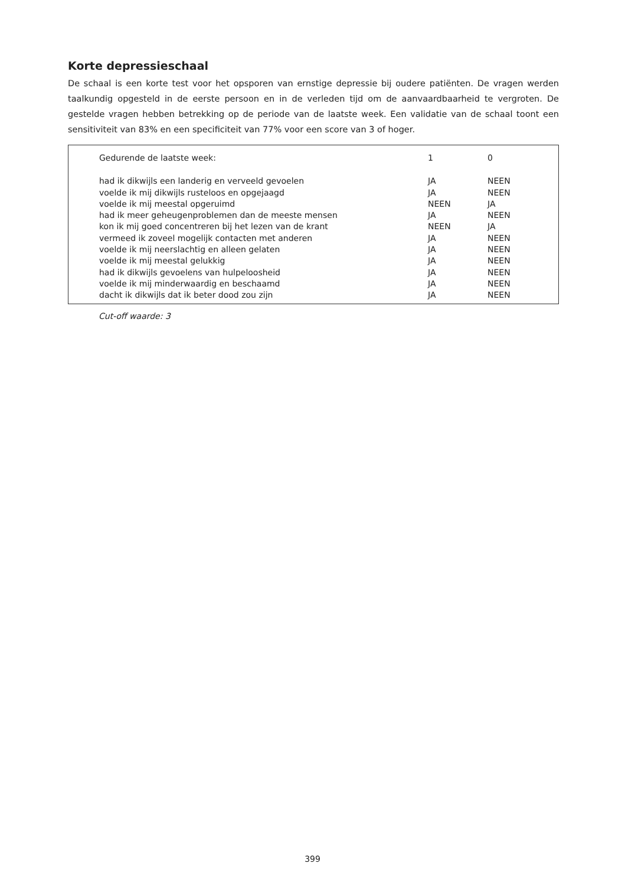Korte depressieschaal
De schaal is een korte test voor het opsporen van ernstige depressie bij oudere patiënten. De vragen werden taalkundig opgesteld in de eerste persoon en in de verleden tijd om de aanvaardbaarheid te vergroten. De gestelde vragen hebben betrekking op de periode van de laatste week. Een validatie van de schaal toont een sensitiviteit van 83% en een specificiteit van 77% voor een score van 3 of hoger.
| Gedurende de laatste week: | 1 | 0 |
| had ik dikwijls een landerig en verveeld gevoelen | JA | NEEN |
| voelde ik mij dikwijls rusteloos en opgejaagd | JA | NEEN |
| voelde ik mij meestal opgeruimd | NEEN | JA |
| had ik meer geheugenproblemen dan de meeste mensen | JA | NEEN |
| kon ik mij goed concentreren bij het lezen van de krant | NEEN | JA |
| vermeed ik zoveel mogelijk contacten met anderen | JA | NEEN |
| voelde ik mij neerslachtig en alleen gelaten | JA | NEEN |
| voelde ik mij meestal gelukkig | JA | NEEN |
| had ik dikwijls gevoelens van hulpeloosheid | JA | NEEN |
| voelde ik mij minderwaardig en beschaamd | JA | NEEN |
| dacht ik dikwijls dat ik beter dood zou zijn | JA | NEEN |
Cut-off waarde: 3
399